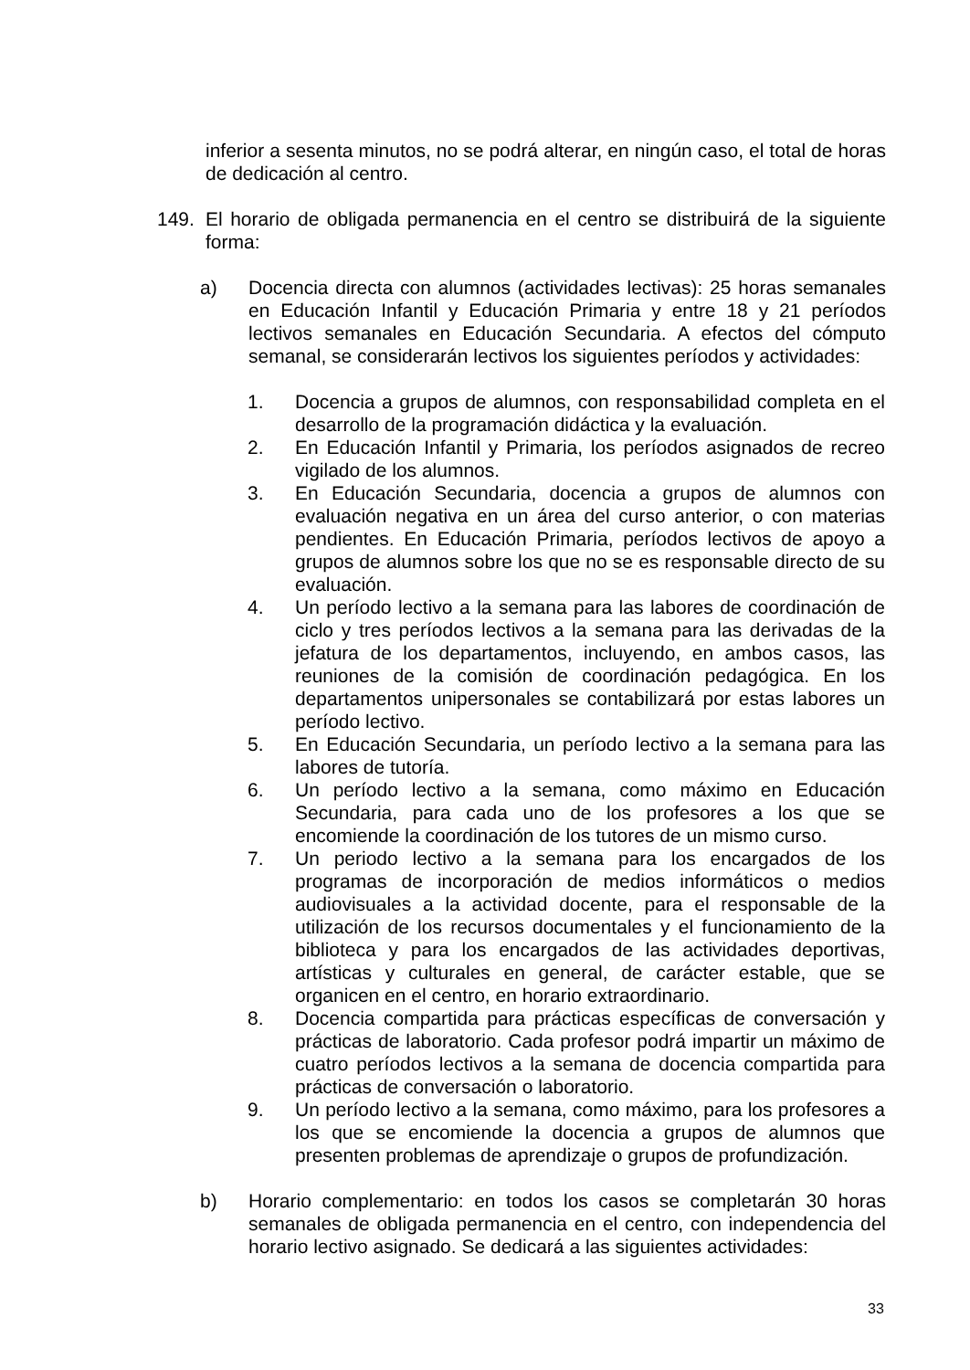inferior a sesenta minutos, no se podrá alterar, en ningún caso, el total de horas de dedicación al centro.
149. El horario de obligada permanencia en el centro se distribuirá de la siguiente forma:
a) Docencia directa con alumnos (actividades lectivas): 25 horas semanales en Educación Infantil y Educación Primaria y entre 18 y 21 períodos lectivos semanales en Educación Secundaria. A efectos del cómputo semanal, se considerarán lectivos los siguientes períodos y actividades:
1. Docencia a grupos de alumnos, con responsabilidad completa en el desarrollo de la programación didáctica y la evaluación.
2. En Educación Infantil y Primaria, los períodos asignados de recreo vigilado de los alumnos.
3. En Educación Secundaria, docencia a grupos de alumnos con evaluación negativa en un área del curso anterior, o con materias pendientes. En Educación Primaria, períodos lectivos de apoyo a grupos de alumnos sobre los que no se es responsable directo de su evaluación.
4. Un período lectivo a la semana para las labores de coordinación de ciclo y tres períodos lectivos a la semana para las derivadas de la jefatura de los departamentos, incluyendo, en ambos casos, las reuniones de la comisión de coordinación pedagógica. En los departamentos unipersonales se contabilizará por estas labores un período lectivo.
5. En Educación Secundaria, un período lectivo a la semana para las labores de tutoría.
6. Un período lectivo a la semana, como máximo en Educación Secundaria, para cada uno de los profesores a los que se encomiende la coordinación de los tutores de un mismo curso.
7. Un periodo lectivo a la semana para los encargados de los programas de incorporación de medios informáticos o medios audiovisuales a la actividad docente, para el responsable de la utilización de los recursos documentales y el funcionamiento de la biblioteca y para los encargados de las actividades deportivas, artísticas y culturales en general, de carácter estable, que se organicen en el centro, en horario extraordinario.
8. Docencia compartida para prácticas específicas de conversación y prácticas de laboratorio. Cada profesor podrá impartir un máximo de cuatro períodos lectivos a la semana de docencia compartida para prácticas de conversación o laboratorio.
9. Un período lectivo a la semana, como máximo, para los profesores a los que se encomiende la docencia a grupos de alumnos que presenten problemas de aprendizaje o grupos de profundización.
b) Horario complementario: en todos los casos se completarán 30 horas semanales de obligada permanencia en el centro, con independencia del horario lectivo asignado. Se dedicará a las siguientes actividades:
33